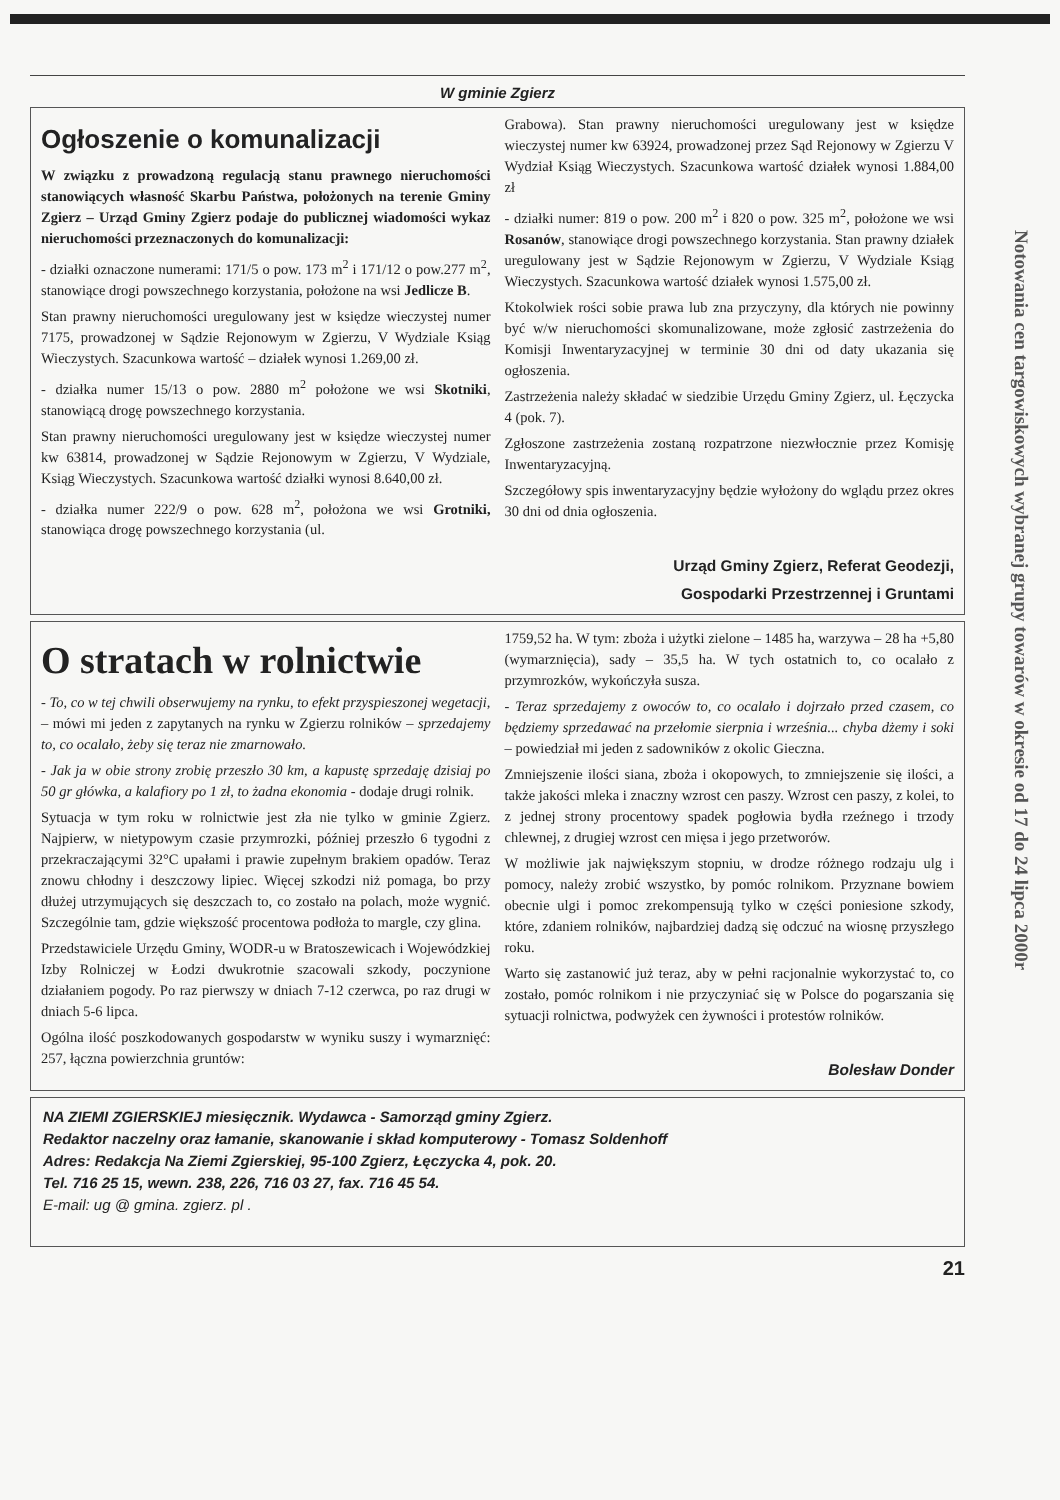Notowania cen targowiskowych wybranej grupy towarów w okresie od 17 do 24 lipca 2000r
W gminie Zgierz
Ogłoszenie o komunalizacji
W związku z prowadzoną regulacją stanu prawnego nieruchomości stanowiących własność Skarbu Państwa, położonych na terenie Gminy Zgierz – Urząd Gminy Zgierz podaje do publicznej wiadomości wykaz nieruchomości przeznaczonych do komunalizacji:
- działki oznaczone numerami: 171/5 o pow. 173 m<sup>2</sup> i 171/12 o pow.277 m<sup>2</sup>, stanowiące drogi powszechnego korzystania, położone na wsi Jedlicze B.
Stan prawny nieruchomości uregulowany jest w księdze wieczystej numer 7175, prowadzonej w Sądzie Rejonowym w Zgierzu, V Wydziale Ksiąg Wieczystych. Szacunkowa wartość – działek wynosi 1.269,00 zł.
- działka numer 15/13 o pow. 2880 m<sup>2</sup> położone we wsi Skotniki, stanowiącą drogę powszechnego korzystania.
Stan prawny nieruchomości uregulowany jest w księdze wieczystej numer kw 63814, prowadzonej w Sądzie Rejonowym w Zgierzu, V Wydziale, Ksiąg Wieczystych. Szacunkowa wartość działki wynosi 8.640,00 zł.
- działka numer 222/9 o pow. 628 m<sup>2</sup>, położona we wsi Grotniki, stanowiąca drogę powszechnego korzystania (ul.
Grabowa). Stan prawny nieruchomości uregulowany jest w księdze wieczystej numer kw 63924, prowadzonej przez Sąd Rejonowy w Zgierzu V Wydział Ksiąg Wieczystych. Szacunkowa wartość działek wynosi 1.884,00 zł
- działki numer: 819 o pow. 200 m<sup>2</sup> i 820 o pow. 325 m<sup>2</sup>, położone we wsi Rosanów, stanowiące drogi powszechnego korzystania. Stan prawny działek uregulowany jest w Sądzie Rejonowym w Zgierzu, V Wydziale Ksiąg Wieczystych. Szacunkowa wartość działek wynosi 1.575,00 zł.
Ktokolwiek rości sobie prawa lub zna przyczyny, dla których nie powinny być w/w nieruchomości skomunalizowane, może zgłosić zastrzeżenia do Komisji Inwentaryzacyjnej w terminie 30 dni od daty ukazania się ogłoszenia.
Zastrzeżenia należy składać w siedzibie Urzędu Gminy Zgierz, ul. Łęczycka 4 (pok. 7).
Zgłoszone zastrzeżenia zostaną rozpatrzone niezwłocznie przez Komisję Inwentaryzacyjną.
Szczegółowy spis inwentaryzacyjny będzie wyłożony do wglądu przez okres 30 dni od dnia ogłoszenia.
Urząd Gminy Zgierz, Referat Geodezji,
Gospodarki Przestrzennej i Gruntami
O stratach w rolnictwie
- To, co w tej chwili obserwujemy na rynku, to efekt przyspieszonej wegetacji, – mówi mi jeden z zapytanych na rynku w Zgierzu rolników – sprzedajemy to, co ocalało, żeby się teraz nie zmarnowało.
- Jak ja w obie strony zrobię przeszło 30 km, a kapustę sprzedaję dzisiaj po 50 gr główka, a kalafiory po 1 zł, to żadna ekonomia - dodaje drugi rolnik.
Sytuacja w tym roku w rolnictwie jest zła nie tylko w gminie Zgierz. Najpierw, w nietypowym czasie przymrozki, później przeszło 6 tygodni z przekraczającymi 32°C upałami i prawie zupełnym brakiem opadów. Teraz znowu chłodny i deszczowy lipiec. Więcej szkodzi niż pomaga, bo przy dłużej utrzymujących się deszczach to, co zostało na polach, może wygnić. Szczególnie tam, gdzie większość procentowa podłoża to margle, czy glina.
Przedstawiciele Urzędu Gminy, WODR-u w Bratoszewicach i Wojewódzkiej Izby Rolniczej w Łodzi dwukrotnie szacowali szkody, poczynione działaniem pogody. Po raz pierwszy w dniach 7-12 czerwca, po raz drugi w dniach 5-6 lipca.
Ogólna ilość poszkodowanych gospodarstw w wyniku suszy i wymarznięć: 257, łączna powierzchnia gruntów:
1759,52 ha. W tym: zboża i użytki zielone – 1485 ha, warzywa – 28 ha +5,80 (wymarznięcia), sady – 35,5 ha. W tych ostatnich to, co ocalało z przymrozków, wykończyła susza.
- Teraz sprzedajemy z owoców to, co ocalało i dojrzało przed czasem, co będziemy sprzedawać na przełomie sierpnia i września... chyba dżemy i soki – powiedział mi jeden z sadowników z okolic Gieczna.
Zmniejszenie ilości siana, zboża i okopowych, to zmniejszenie się ilości, a także jakości mleka i znaczny wzrost cen paszy. Wzrost cen paszy, z kolei, to z jednej strony procentowy spadek pogłowia bydła rzeźnego i trzody chlewnej, z drugiej wzrost cen mięsa i jego przetworów.
W możliwie jak największym stopniu, w drodze różnego rodzaju ulg i pomocy, należy zrobić wszystko, by pomóc rolnikom. Przyznane bowiem obecnie ulgi i pomoc zrekompensują tylko w części poniesione szkody, które, zdaniem rolników, najbardziej dadzą się odczuć na wiosnę przyszłego roku.
Warto się zastanowić już teraz, aby w pełni racjonalnie wykorzystać to, co zostało, pomóc rolnikom i nie przyczyniać się w Polsce do pogarszania się sytuacji rolnictwa, podwyżek cen żywności i protestów rolników.
Bolesław Donder
NA ZIEMI ZGIERSKIEJ miesięcznik. Wydawca - Samorząd gminy Zgierz.
Redaktor naczelny oraz łamanie, skanowanie i skład komputerowy - Tomasz Soldenhoff
Adres: Redakcja Na Ziemi Zgierskiej, 95-100 Zgierz, Łęczycka 4, pok. 20.
Tel. 716 25 15, wewn. 238, 226, 716 03 27, fax. 716 45 54.
E-mail: ug @ gmina. zgierz. pl .
21